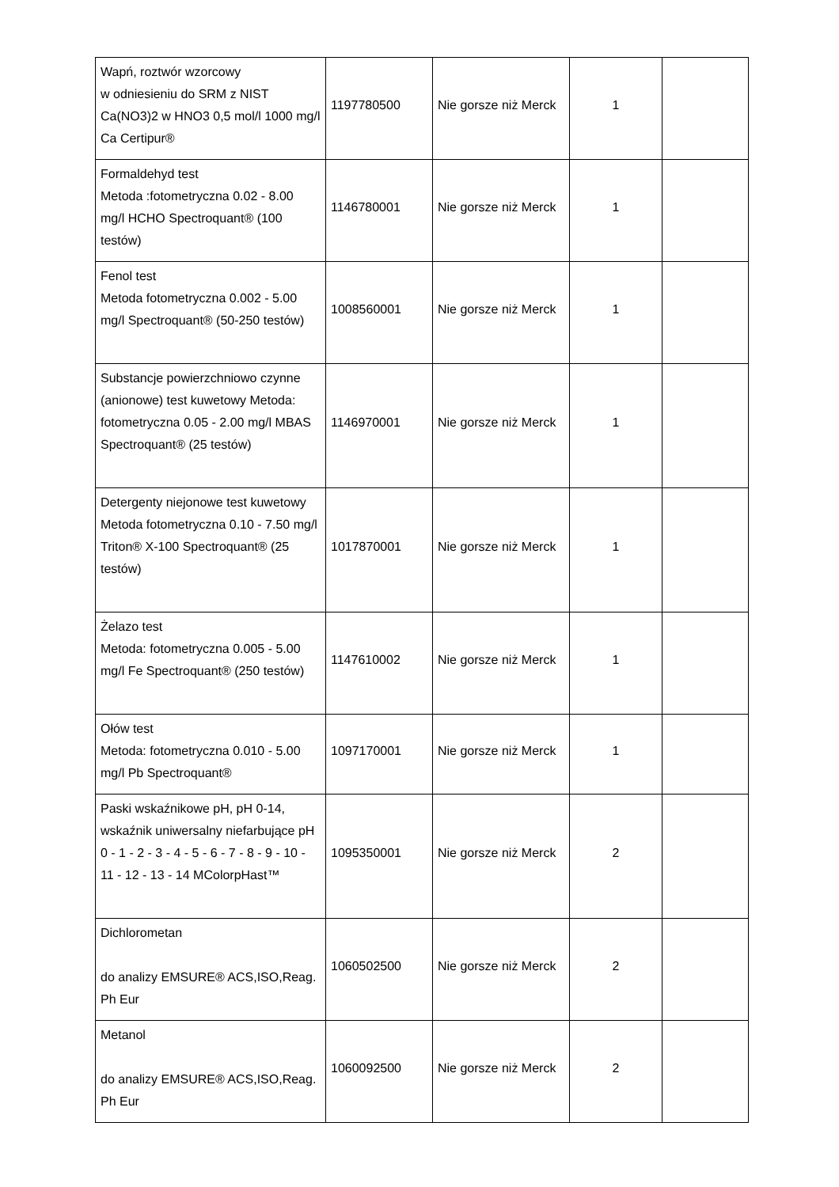| Wapń, roztwór wzorcowy w odniesieniu do SRM z NIST Ca(NO3)2 w HNO3 0,5 mol/l 1000 mg/l Ca Certipur® | 1197780500 | Nie gorsze niż Merck | 1 | |
| Formaldehyd test Metoda :fotometryczna 0.02 - 8.00 mg/l HCHO Spectroquant® (100 testów) | 1146780001 | Nie gorsze niż Merck | 1 | |
| Fenol test Metoda fotometryczna 0.002 - 5.00 mg/l Spectroquant® (50-250 testów) | 1008560001 | Nie gorsze niż Merck | 1 | |
| Substancje powierzchniowo czynne (anionowe) test kuwetowy Metoda: fotometryczna 0.05 - 2.00 mg/l MBAS Spectroquant® (25 testów) | 1146970001 | Nie gorsze niż Merck | 1 | |
| Detergenty niejonowe test kuwetowy Metoda fotometryczna 0.10 - 7.50 mg/l Triton® X-100 Spectroquant® (25 testów) | 1017870001 | Nie gorsze niż Merck | 1 | |
| Żelazo test Metoda: fotometryczna 0.005 - 5.00 mg/l Fe Spectroquant® (250 testów) | 1147610002 | Nie gorsze niż Merck | 1 | |
| Ołów test Metoda: fotometryczna 0.010 - 5.00 mg/l Pb Spectroquant® | 1097170001 | Nie gorsze niż Merck | 1 | |
| Paski wskaźnikowe pH, pH 0-14, wskaźnik uniwersalny niefarbujące pH 0 - 1 - 2 - 3 - 4 - 5 - 6 - 7 - 8 - 9 - 10 - 11 - 12 - 13 - 14 MColorpHast™ | 1095350001 | Nie gorsze niż Merck | 2 | |
| Dichlorometan do analizy EMSURE® ACS,ISO,Reag. Ph Eur | 1060502500 | Nie gorsze niż Merck | 2 | |
| Metanol do analizy EMSURE® ACS,ISO,Reag. Ph Eur | 1060092500 | Nie gorsze niż Merck | 2 | |